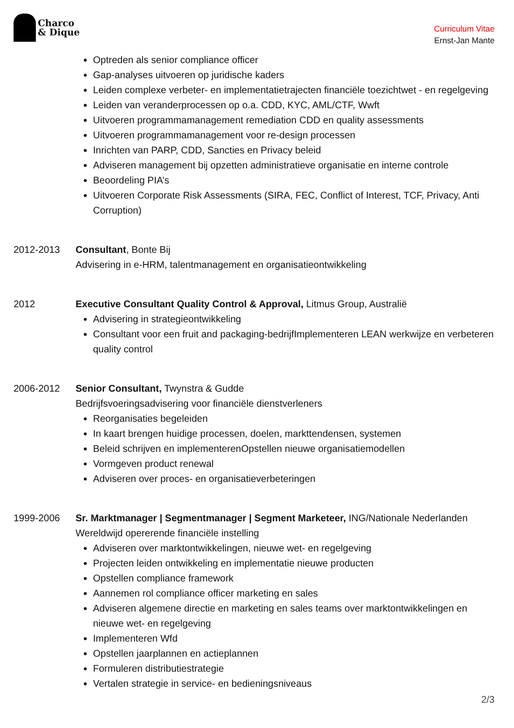Charco
& Dique
Curriculum Vitae
Ernst-Jan Mante
Optreden als senior compliance officer
Gap-analyses uitvoeren op juridische kaders
Leiden complexe verbeter- en implementatietrajecten financiële toezichtwet - en regelgeving
Leiden van veranderprocessen op o.a. CDD, KYC, AML/CTF, Wwft
Uitvoeren programmamanagement remediation CDD en quality assessments
Uitvoeren programmamanagement voor re-design processen
Inrichten van PARP, CDD, Sancties en Privacy beleid
Adviseren management bij opzetten administratieve organisatie en interne controle
Beoordeling PIA’s
Uitvoeren Corporate Risk Assessments (SIRA, FEC, Conflict of Interest, TCF, Privacy, Anti Corruption)
2012-2013 Consultant, Bonte Bij
Advisering in e-HRM, talentmanagement en organisatieontwikkeling
2012 Executive Consultant Quality Control & Approval, Litmus Group, Australië
Advisering in strategieontwikkeling
Consultant voor een fruit and packaging-bedrijfImplementeren LEAN werkwijze en verbeteren quality control
2006-2012 Senior Consultant, Twynstra & Gudde
Bedrijfsvoeringsadvisering voor financiële dienstverleners
Reorganisaties begeleiden
In kaart brengen huidige processen, doelen, markttendensen, systemen
Beleid schrijven en implementerenOpstellen nieuwe organisatiemodellen
Vormgeven product renewal
Adviseren over proces- en organisatieverbeteringen
1999-2006 Sr. Marktmanager | Segmentmanager | Segment Marketeer, ING/Nationale Nederlanden
Wereldwijd opererende financiële instelling
Adviseren over marktontwikkelingen, nieuwe wet- en regelgeving
Projecten leiden ontwikkeling en implementatie nieuwe producten
Opstellen compliance framework
Aannemen rol compliance officer marketing en sales
Adviseren algemene directie en marketing en sales teams over marktontwikkelingen en nieuwe wet- en regelgeving
Implementeren Wfd
Opstellen jaarplannen en actieplannen
Formuleren distributiestrategie
Vertalen strategie in service- en bedieningsniveaus
2/3